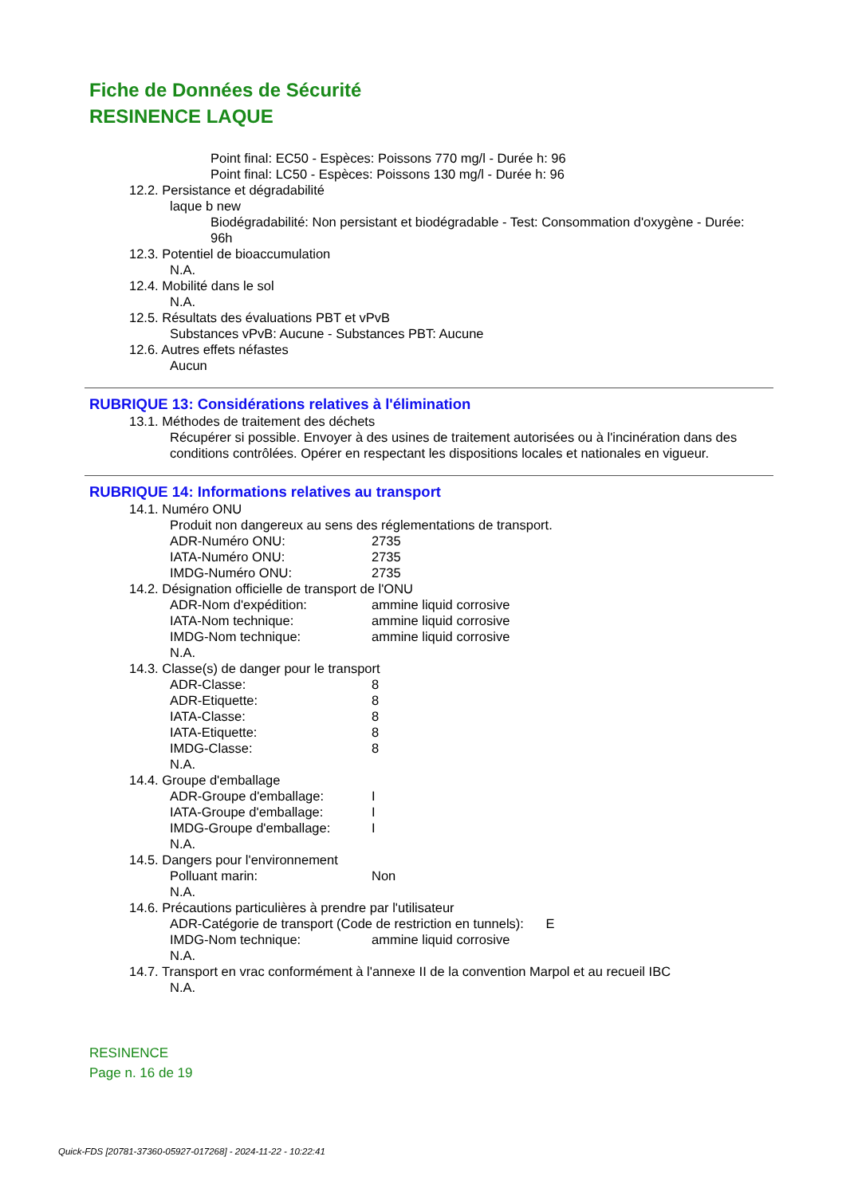Fiche de Données de Sécurité
RESINENCE LAQUE
Point final: EC50 - Espèces: Poissons 770 mg/l - Durée h: 96
Point final: LC50 - Espèces: Poissons 130 mg/l - Durée h: 96
12.2. Persistance et dégradabilité
laque b new
Biodégradabilité: Non persistant et biodégradable - Test: Consommation d'oxygène - Durée: 96h
12.3. Potentiel de bioaccumulation
N.A.
12.4. Mobilité dans le sol
N.A.
12.5. Résultats des évaluations PBT et vPvB
Substances vPvB: Aucune - Substances PBT: Aucune
12.6. Autres effets néfastes
Aucun
RUBRIQUE 13: Considérations relatives à l'élimination
13.1. Méthodes de traitement des déchets
Récupérer si possible. Envoyer à des usines de traitement autorisées ou à l'incinération dans des conditions contrôlées. Opérer en respectant les dispositions locales et nationales en vigueur.
RUBRIQUE 14: Informations relatives au transport
14.1. Numéro ONU
Produit non dangereux au sens des réglementations de transport.
ADR-Numéro ONU: 2735
IATA-Numéro ONU: 2735
IMDG-Numéro ONU: 2735
14.2. Désignation officielle de transport de l'ONU
ADR-Nom d'expédition: ammine liquid corrosive
IATA-Nom technique: ammine liquid corrosive
IMDG-Nom technique: ammine liquid corrosive
N.A.
14.3. Classe(s) de danger pour le transport
ADR-Classe: 8
ADR-Etiquette: 8
IATA-Classe: 8
IATA-Etiquette: 8
IMDG-Classe: 8
N.A.
14.4. Groupe d'emballage
ADR-Groupe d'emballage: I
IATA-Groupe d'emballage: I
IMDG-Groupe d'emballage: I
N.A.
14.5. Dangers pour l'environnement
Polluant marin: Non
N.A.
14.6. Précautions particulières à prendre par l'utilisateur
ADR-Catégorie de transport (Code de restriction en tunnels): E
IMDG-Nom technique: ammine liquid corrosive
N.A.
14.7. Transport en vrac conformément à l'annexe II de la convention Marpol et au recueil IBC
N.A.
RESINENCE
Page n. 16 de 19
Quick-FDS [20781-37360-05927-017268] - 2024-11-22 - 10:22:41